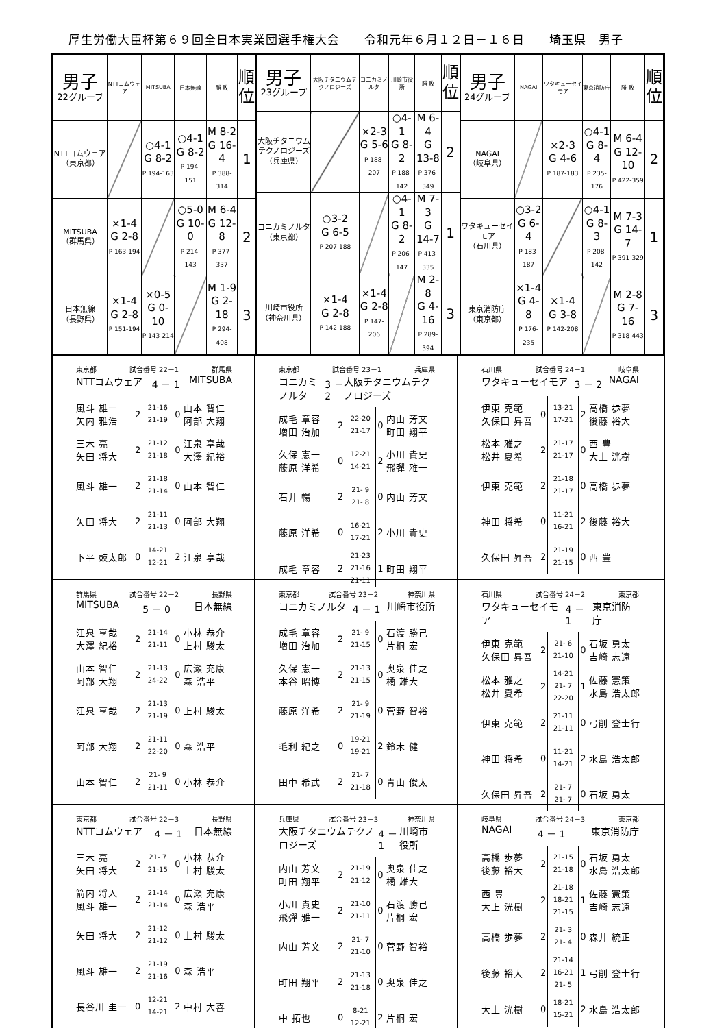厚生労働大臣杯第６９回全日本実業団選手権大会　　令和元年６月１２日－１６日　　埼玉県　男子
| 男子 22グループ | NTTコムウェア | MITSUBA | 日本無線 | 勝 敗 | 順 位 |
| --- | --- | --- | --- | --- | --- |
| NTTコムウェア （東京都） | | ○4-1 G 8-2 P 194-163 | ○4-1 G 8-2 P 194-151 | M 8-2 G 16-4 P 388-314 | 1 |
| MITSUBA （群馬県） | ×1-4 G 2-8 P 163-194 | | ○5-0 G 10-0 P 214-143 | M 6-4 G 12-8 P 377-337 | 2 |
| 日本無線 （長野県） | ×1-4 G 2-8 P 151-194 | ×0-5 G 0-10 P 143-214 | | M 1-9 G 2-18 P 294-408 | 3 |
| 男子 23グループ | 大阪チタニウムテクノロジーズ | コニカミノルタ | 川崎市役所 | 勝 敗 | 順 位 |
| --- | --- | --- | --- | --- | --- |
| 大阪チタニウムテクノロジーズ （兵庫県） | | ×2-3 G 5-6 P 188-207 | ○4-1 G 8-2 P 188-142 | M 6-4 G 13-8 P 376-349 | 2 |
| コニカミノルタ （東京都） | ○3-2 G 6-5 P 207-188 | | ○4-1 G 8-2 P 206-147 | M 7-3 G 14-7 P 413-335 | 1 |
| 川崎市役所 （神奈川県） | ×1-4 G 2-8 P 142-188 | ×1-4 G 2-8 P 147-206 | | M 2-8 G 4-16 P 289-394 | 3 |
| 男子 24グループ | NAGAI | ワタキューセイモア | 東京消防庁 | 勝 敗 | 順 位 |
| --- | --- | --- | --- | --- | --- |
| NAGAI （岐阜県） | | ×2-3 G 4-6 P 187-183 | ○4-1 G 8-4 P 235-176 | M 6-4 G 12-10 P 422-359 | 2 |
| ワタキューセイモア （石川県） | ○3-2 G 6-4 P 183-187 | | ○4-1 G 8-3 P 208-142 | M 7-3 G 14-7 P 391-329 | 1 |
| 東京消防庁 （東京都） | ×1-4 G 4-8 P 176-235 | ×1-4 G 3-8 P 142-208 | | M 2-8 G 7-16 P 318-443 | 3 |
東京都 試合番号 22－1 群馬県
NTTコムウェア 4 － 1 MITSUBA
| 風斗 雄一 矢内 雅浩 | 2 | 21-16 21-19 | 0 | 山本 智仁 阿部 大翔 |
| 三木 亮 矢田 将大 | 2 | 21-12 21-18 | 0 | 江泉 享哉 大澤 紀裕 |
| 風斗 雄一 | 2 | 21-18 21-14 | 0 | 山本 智仁 |
| 矢田 将大 | 2 | 21-11 21-13 | 0 | 阿部 大翔 |
| 下平 鼓太郎 | 0 | 14-21 12-21 | 2 | 江泉 享哉 |
東京都 試合番号 23－1 兵庫県
コニカミノルタ 3 － 2 大阪チタニウムテクノロジーズ
| 成毛 章容 増田 治加 | 2 | 22-20 21-17 | 0 | 内山 芳文 町田 翔平 |
| 久保 憲一 藤原 洋希 | 0 | 12-21 14-21 | 2 | 小川 貴史 飛彈 雅一 |
| 石井 暢 | 2 | 21- 9 21- 8 | 0 | 内山 芳文 |
| 藤原 洋希 | 0 | 16-21 17-21 | 2 | 小川 貴史 |
| 成毛 章容 | 2 | 21-23 21-16 21-11 | 1 | 町田 翔平 |
石川県 試合番号 24－1 岐阜県
ワタキューセイモア 3 － 2 NAGAI
| 伊東 克範 久保田 昇吾 | 0 | 13-21 17-21 | 2 | 高橋 歩夢 後藤 裕大 |
| 松本 雅之 松井 夏希 | 2 | 21-17 21-17 | 0 | 西 豊 大上 洸樹 |
| 伊東 克範 | 2 | 21-18 21-17 | 0 | 高橋 歩夢 |
| 神田 将希 | 0 | 11-21 16-21 | 2 | 後藤 裕大 |
| 久保田 昇吾 | 2 | 21-19 21-15 | 0 | 西 豊 |
群馬県 試合番号 22－2 長野県
MITSUBA 5 － 0 日本無線
| 江泉 享哉 大澤 紀裕 | 2 | 21-14 21-11 | 0 | 小林 恭介 上村 駿太 |
| 山本 智仁 阿部 大翔 | 2 | 21-13 24-22 | 0 | 広瀬 充康 森 浩平 |
| 江泉 享哉 | 2 | 21-13 21-19 | 0 | 上村 駿太 |
| 阿部 大翔 | 2 | 21-11 22-20 | 0 | 森 浩平 |
| 山本 智仁 | 2 | 21- 9 21-11 | 0 | 小林 恭介 |
東京都 試合番号 23－2 神奈川県
コニカミノルタ 4 － 1 川崎市役所
| 成毛 章容 増田 治加 | 2 | 21- 9 21-15 | 0 | 石渡 勝己 片桐 宏 |
| 久保 憲一 本谷 昭博 | 2 | 21-13 21-15 | 0 | 奥泉 佳之 橘 雄大 |
| 藤原 洋希 | 2 | 21- 9 21-19 | 0 | 菅野 智裕 |
| 毛利 紀之 | 0 | 19-21 19-21 | 2 | 鈴木 健 |
| 田中 希武 | 2 | 21- 7 21-18 | 0 | 青山 俊太 |
石川県 試合番号 24－2 東京都
ワタキューセイモア 4 － 1 東京消防庁
| 伊東 克範 久保田 昇吾 | 2 | 21- 6 21-10 | 0 | 石坂 勇太 吉崎 志遠 |
| 松本 雅之 松井 夏希 | 2 | 14-21 21- 7 22-20 | 1 | 佐藤 憲策 水島 浩太郎 |
| 伊東 克範 | 2 | 21-11 21-11 | 0 | 弓削 登士行 |
| 神田 将希 | 0 | 11-21 14-21 | 2 | 水島 浩太郎 |
| 久保田 昇吾 | 2 | 21- 7 21- 7 | 0 | 石坂 勇太 |
東京都 試合番号 22－3 長野県
NTTコムウェア 4 － 1 日本無線
| 三木 亮 矢田 将大 | 2 | 21- 7 21-15 | 0 | 小林 恭介 上村 駿太 |
| 箭内 将人 風斗 雄一 | 2 | 21-14 21-14 | 0 | 広瀬 充康 森 浩平 |
| 矢田 将大 | 2 | 21-12 21-12 | 0 | 上村 駿太 |
| 風斗 雄一 | 2 | 21-19 21-16 | 0 | 森 浩平 |
| 長谷川 圭一 | 0 | 12-21 14-21 | 2 | 中村 大喜 |
兵庫県 試合番号 23－3 神奈川県
大阪チタニウムテクノロジーズ 4 － 1 川崎市役所
| 内山 芳文 町田 翔平 | 2 | 21-19 21-12 | 0 | 奥泉 佳之 橘 雄大 |
| 小川 貴史 飛彈 雅一 | 2 | 21-10 21-11 | 0 | 石渡 勝己 片桐 宏 |
| 内山 芳文 | 2 | 21- 7 21-10 | 0 | 菅野 智裕 |
| 町田 翔平 | 2 | 21-13 21-18 | 0 | 奥泉 佳之 |
| 中 拓也 | 0 | 8-21 12-21 | 2 | 片桐 宏 |
岐阜県 試合番号 24－3 東京都
NAGAI 4 － 1 東京消防庁
| 高橋 歩夢 後藤 裕大 | 2 | 21-15 21-18 | 0 | 石坂 勇太 水島 浩太郎 |
| 西 豊 大上 洸樹 | 2 | 21-18 18-21 21-15 | 1 | 佐藤 憲策 吉崎 志遠 |
| 高橋 歩夢 | 2 | 21- 3 21- 4 | 0 | 森井 統正 |
| 後藤 裕大 | 2 | 21-14 16-21 21- 5 | 1 | 弓削 登士行 |
| 大上 洸樹 | 0 | 18-21 15-21 | 2 | 水島 浩太郎 |